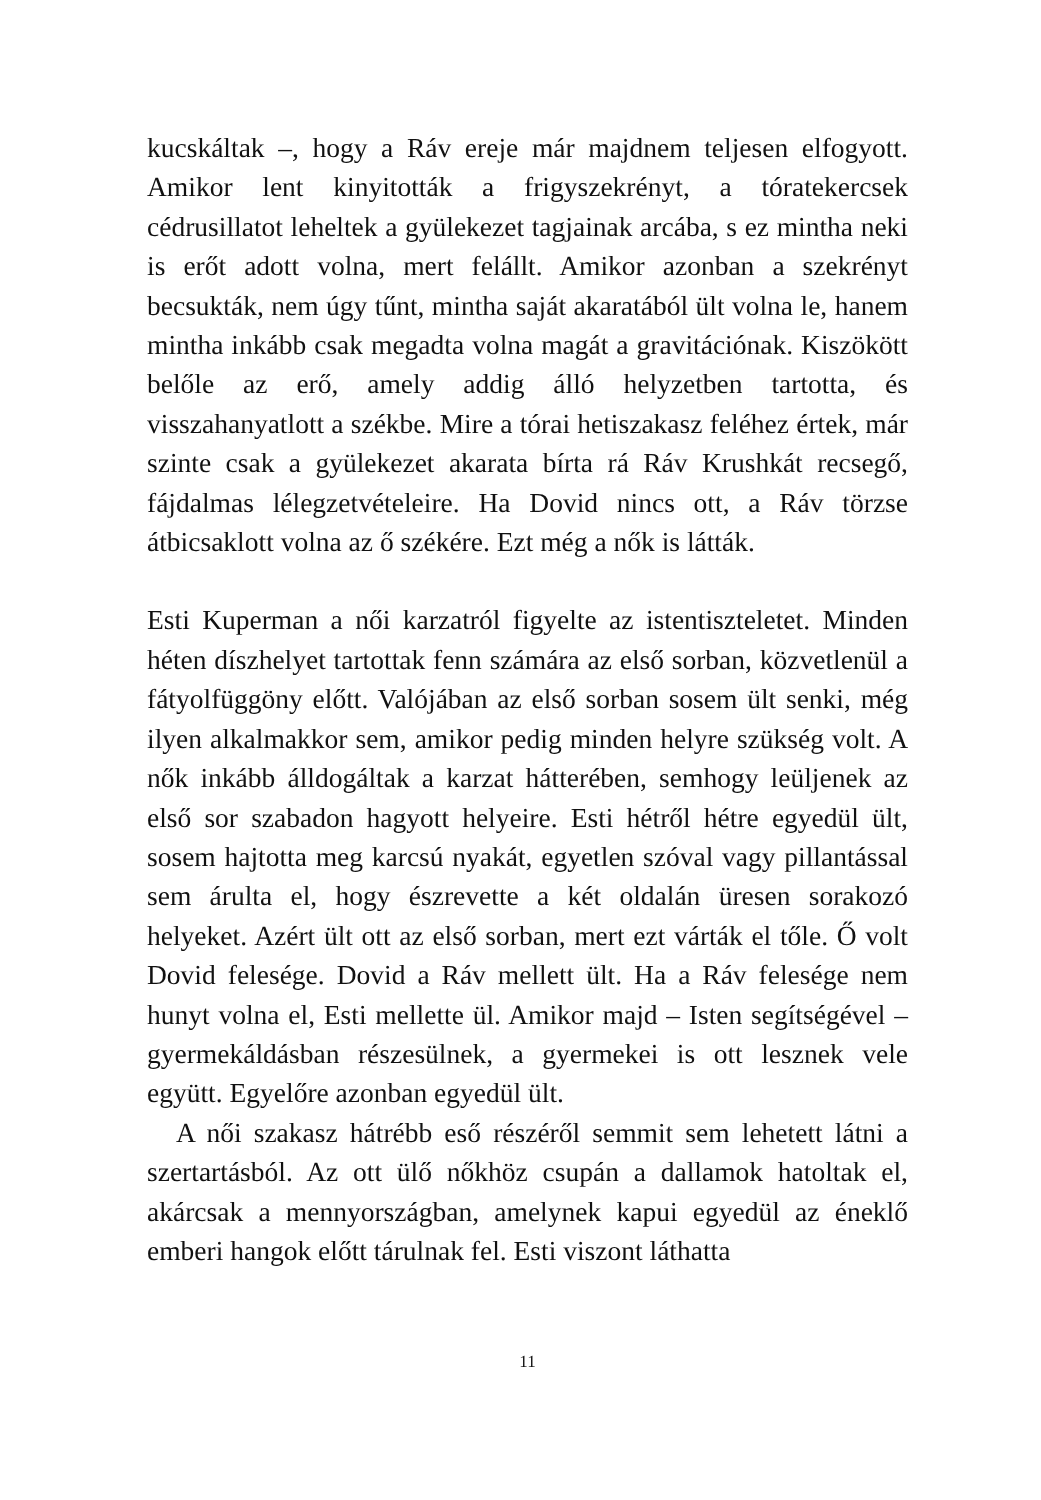kucskáltak –, hogy a Ráv ereje már majdnem teljesen elfogyott. Amikor lent kinyitották a frigyszekrényt, a tóratekercsek cédrusillatot leheltek a gyülekezet tagjainak arcába, s ez mintha neki is erőt adott volna, mert felállt. Amikor azonban a szekrényt becsukták, nem úgy tűnt, mintha saját akaratából ült volna le, hanem mintha inkább csak megadta volna magát a gravitációnak. Kiszökött belőle az erő, amely addig álló helyzetben tartotta, és visszahanyatlott a székbe. Mire a tórai hetiszakasz feléhez értek, már szinte csak a gyülekezet akarata bírta rá Ráv Krushkát recsegő, fájdalmas lélegzetvételeire. Ha Dovid nincs ott, a Ráv törzse átbicsaklott volna az ő székére. Ezt még a nők is látták.
Esti Kuperman a női karzatról figyelte az istentiszteletet. Minden héten díszhelyet tartottak fenn számára az első sorban, közvetlenül a fátyolfüggöny előtt. Valójában az első sorban sosem ült senki, még ilyen alkalmakkor sem, amikor pedig minden helyre szükség volt. A nők inkább álldogáltak a karzat hátterében, semhogy leüljenek az első sor szabadon hagyott helyeire. Esti hétről hétre egyedül ült, sosem hajtotta meg karcsú nyakát, egyetlen szóval vagy pillantással sem árulta el, hogy észrevette a két oldalán üresen sorakozó helyeket. Azért ült ott az első sorban, mert ezt várták el tőle. Ő volt Dovid felesége. Dovid a Ráv mellett ült. Ha a Ráv felesége nem hunyt volna el, Esti mellette ül. Amikor majd – Isten segítségével – gyermekáldásban részesülnek, a gyermekei is ott lesznek vele együtt. Egyelőre azonban egyedül ült.
A női szakasz hátrébb eső részéről semmit sem lehetett látni a szertartásból. Az ott ülő nőkhöz csupán a dallamok hatoltak el, akárcsak a mennyországban, amelynek kapui egyedül az éneklő emberi hangok előtt tárulnak fel. Esti viszont láthatta
11